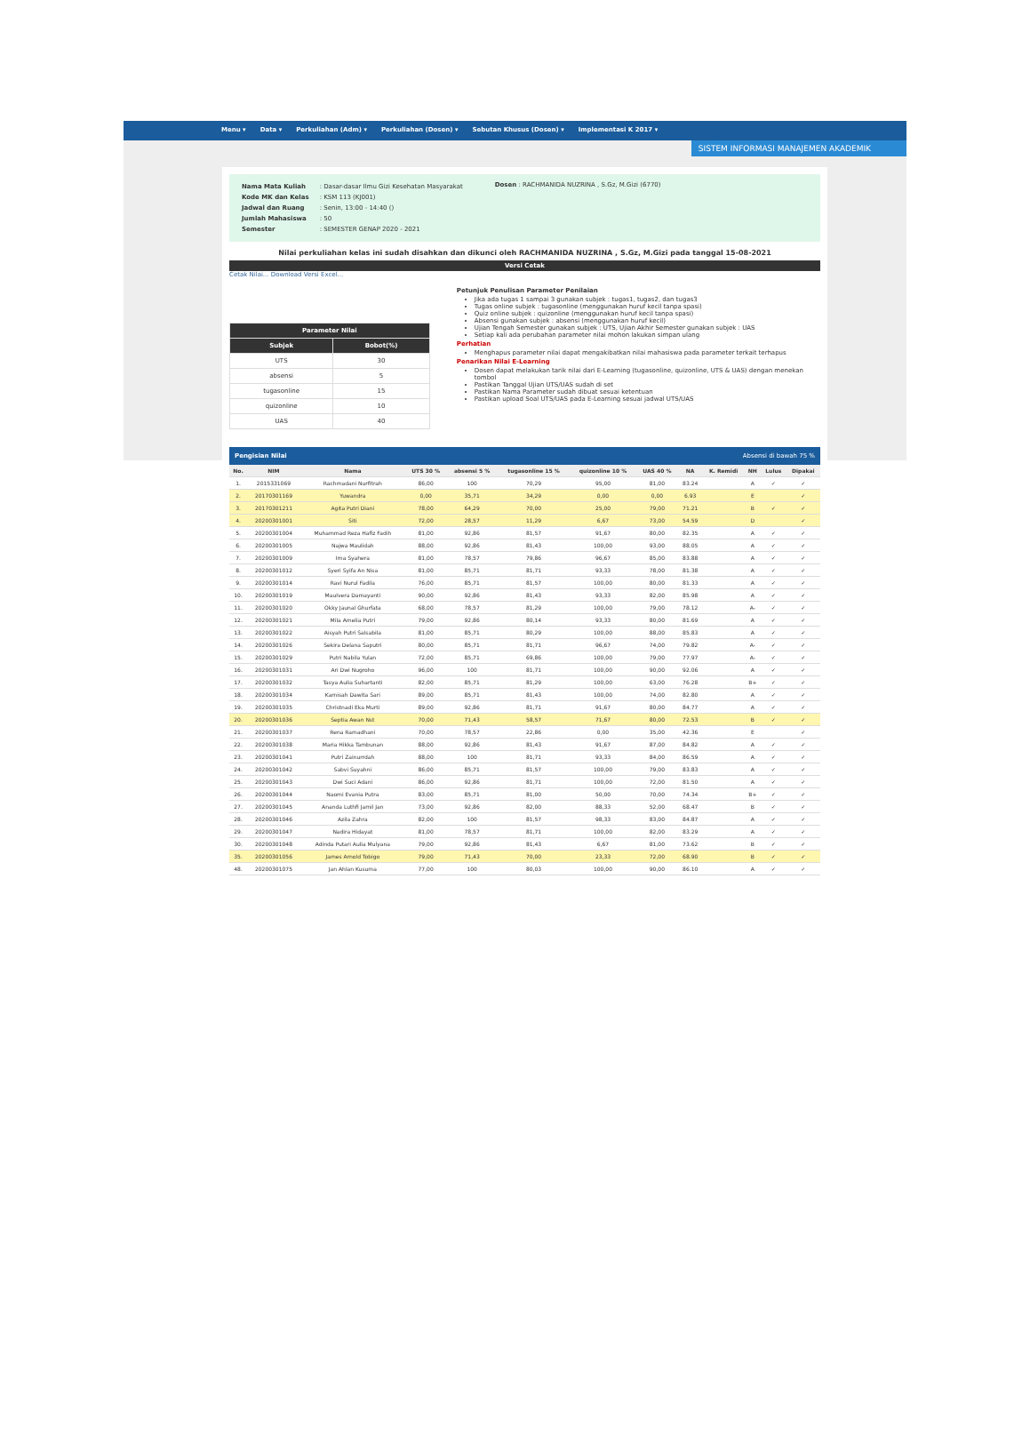Menu ▾ Data ▾ Perkuliahan (Adm) ▾ Perkuliahan (Dosen) ▾ Sebutan Khusus (Dosen) ▾ Implementasi K 2017 ▾
SISTEM INFORMASI MANAJEMEN AKADEMIK
| Nama Mata Kuliah | : Dasar-dasar Ilmu Gizi Kesehatan Masyarakat |
| Kode MK dan Kelas | : KSM 113 (KJ001) |
| Jadwal dan Ruang | : Senin, 13:00 - 14:40 () |
| Jumlah Mahasiswa | : 50 |
| Semester | : SEMESTER GENAP 2020 - 2021 |
Dosen : RACHMANIDA NUZRINA , S.Gz, M.Gizi (6770)
Nilai perkuliahan kelas ini sudah disahkan dan dikunci oleh RACHMANIDA NUZRINA , S.Gz, M.Gizi pada tanggal 15-08-2021
Versi Cetak
Cetak Nilai... Download Versi Excel...
| Parameter Nilai | |
| --- | --- |
| Subjek | Bobot(%) |
| UTS | 30 |
| absensi | 5 |
| tugasonline | 15 |
| quizonline | 10 |
| UAS | 40 |
Petunjuk Penulisan Parameter Penilaian
Jika ada tugas 1 sampai 3 gunakan subjek : tugas1, tugas2, dan tugas3
Tugas online subjek : tugasonline (menggunakan huruf kecil tanpa spasi)
Quiz online subjek : quizonline (menggunakan huruf kecil tanpa spasi)
Absensi gunakan subjek : absensi (menggunakan huruf kecil)
Ujian Tengah Semester gunakan subjek : UTS, Ujian Akhir Semester gunakan subjek : UAS
Setiap kali ada perubahan parameter nilai mohon lakukan simpan ulang
Perhatian
Menghapus parameter nilai dapat mengakibatkan nilai mahasiswa pada parameter terkait terhapus
Penarikan Nilai E-Learning
Dosen dapat melakukan tarik nilai dari E-Learning (tugasonline, quizonline, UTS & UAS) dengan menekan tombol
Pastikan Tanggal Ujian UTS/UAS sudah di set
Pastikan Nama Parameter sudah dibuat sesuai ketentuan
Pastikan upload Soal UTS/UAS pada E-Learning sesuai jadwal UTS/UAS
Pengisian Nilai Absensi di bawah 75 %
| No. | NIM | Nama | UTS 30 % | absensi 5 % | tugasonline 15 % | quizonline 10 % | UAS 40 % | NA | K. Remidi | NH | Lulus | Dipakai |
| --- | --- | --- | --- | --- | --- | --- | --- | --- | --- | --- | --- | --- |
| 1. | 2015331069 | Rachmadani Nurfitrah | 86,00 | 100 | 70,29 | 95,00 | 81,00 | 83.24 | | A | ✓ | ✓ |
| 2. | 20170301169 | Yuwandra | 0,00 | 35,71 | 34,29 | 0,00 | 0,00 | 6.93 | | E | | ✓ |
| 3. | 20170301211 | Agita Putri Diani | 78,00 | 64,29 | 70,00 | 25,00 | 79,00 | 71.21 | | B | ✓ | ✓ |
| 4. | 20200301001 | Siti | 72,00 | 28,57 | 11,29 | 6,67 | 73,00 | 54.59 | | D | | ✓ |
| 5. | 20200301004 | Muhammad Reza Hafiz Fadih | 81,00 | 92,86 | 81,57 | 91,67 | 80,00 | 82.35 | | A | ✓ | ✓ |
| 6. | 20200301005 | Najwa Maulidah | 88,00 | 92,86 | 81,43 | 100,00 | 93,00 | 88.05 | | A | ✓ | ✓ |
| 7. | 20200301009 | Irna Syahera | 81,00 | 78,57 | 79,86 | 96,67 | 85,00 | 83.88 | | A | ✓ | ✓ |
| 8. | 20200301012 | Syeri Syifa An Nisa | 81,00 | 85,71 | 81,71 | 93,33 | 78,00 | 81.38 | | A | ✓ | ✓ |
| 9. | 20200301014 | Ravi Nurul Fadila | 76,00 | 85,71 | 81,57 | 100,00 | 80,00 | 81.33 | | A | ✓ | ✓ |
| 10. | 20200301019 | Maulvera Damayanti | 90,00 | 92,86 | 81,43 | 93,33 | 82,00 | 85.98 | | A | ✓ | ✓ |
| 11. | 20200301020 | Okky Jaunal Ghurfata | 68,00 | 78,57 | 81,29 | 100,00 | 79,00 | 78.12 | | A- | ✓ | ✓ |
| 12. | 20200301021 | Mila Amelia Putri | 79,00 | 92,86 | 80,14 | 93,33 | 80,00 | 81.69 | | A | ✓ | ✓ |
| 13. | 20200301022 | Aisyah Putri Salsabila | 81,00 | 85,71 | 80,29 | 100,00 | 88,00 | 85.83 | | A | ✓ | ✓ |
| 14. | 20200301026 | Sekira Delana Saputri | 80,00 | 85,71 | 81,71 | 96,67 | 74,00 | 79.82 | | A- | ✓ | ✓ |
| 15. | 20200301029 | Putri Nabila Yulan | 72,00 | 85,71 | 69,86 | 100,00 | 79,00 | 77.97 | | A- | ✓ | ✓ |
| 16. | 20200301031 | Ari Dwi Nugroho | 96,00 | 100 | 81,71 | 100,00 | 90,00 | 92.06 | | A | ✓ | ✓ |
| 17. | 20200301032 | Tasya Aulia Suhartanti | 82,00 | 85,71 | 81,29 | 100,00 | 63,00 | 76.28 | | B+ | ✓ | ✓ |
| 18. | 20200301034 | Kamisah Dawita Sari | 89,00 | 85,71 | 81,43 | 100,00 | 74,00 | 82.80 | | A | ✓ | ✓ |
| 19. | 20200301035 | Christnadi Eka Murti | 89,00 | 92,86 | 81,71 | 91,67 | 80,00 | 84.77 | | A | ✓ | ✓ |
| 20. | 20200301036 | Septia Awan Nst | 70,00 | 71,43 | 58,57 | 71,67 | 80,00 | 72.53 | | B | ✓ | ✓ |
| 21. | 20200301037 | Rena Ramadhani | 70,00 | 78,57 | 22,86 | 0,00 | 35,00 | 42.36 | | E | | ✓ |
| 22. | 20200301038 | Maria Hikka Tambunan | 88,00 | 92,86 | 81,43 | 91,67 | 87,00 | 84.82 | | A | ✓ | ✓ |
| 23. | 20200301041 | Putri Zainurrdah | 88,00 | 100 | 81,71 | 93,33 | 84,00 | 86.59 | | A | ✓ | ✓ |
| 24. | 20200301042 | Sabvi Suyahni | 86,00 | 85,71 | 81,57 | 100,00 | 79,00 | 83.83 | | A | ✓ | ✓ |
| 25. | 20200301043 | Dwi Suci Adani | 86,00 | 92,86 | 81,71 | 100,00 | 72,00 | 81.50 | | A | ✓ | ✓ |
| 26. | 20200301044 | Naomi Evania Putra | 83,00 | 85,71 | 81,00 | 50,00 | 70,00 | 74.34 | | B+ | ✓ | ✓ |
| 27. | 20200301045 | Ananda Luthfi Jamil Jan | 73,00 | 92,86 | 82,00 | 88,33 | 52,00 | 68.47 | | B | ✓ | ✓ |
| 28. | 20200301046 | Azila Zahra | 82,00 | 100 | 81,57 | 98,33 | 83,00 | 84.87 | | A | ✓ | ✓ |
| 29. | 20200301047 | Nadira Hidayat | 81,00 | 78,57 | 81,71 | 100,00 | 82,00 | 83.29 | | A | ✓ | ✓ |
| 30. | 20200301048 | Adinda Putari Aulia Mulyana | 79,00 | 92,86 | 81,43 | 6,67 | 81,00 | 73.62 | | B | ✓ | ✓ |
| 35. | 20200301056 | James Arnold Tobigo | 79,00 | 71,43 | 70,00 | 23,33 | 72,00 | 68.90 | | B | ✓ | ✓ |
| 48. | 20200301075 | Jan Ahlan Kusuma | 77,00 | 100 | 80,03 | 100,00 | 90,00 | 86.10 | | A | ✓ | ✓ |